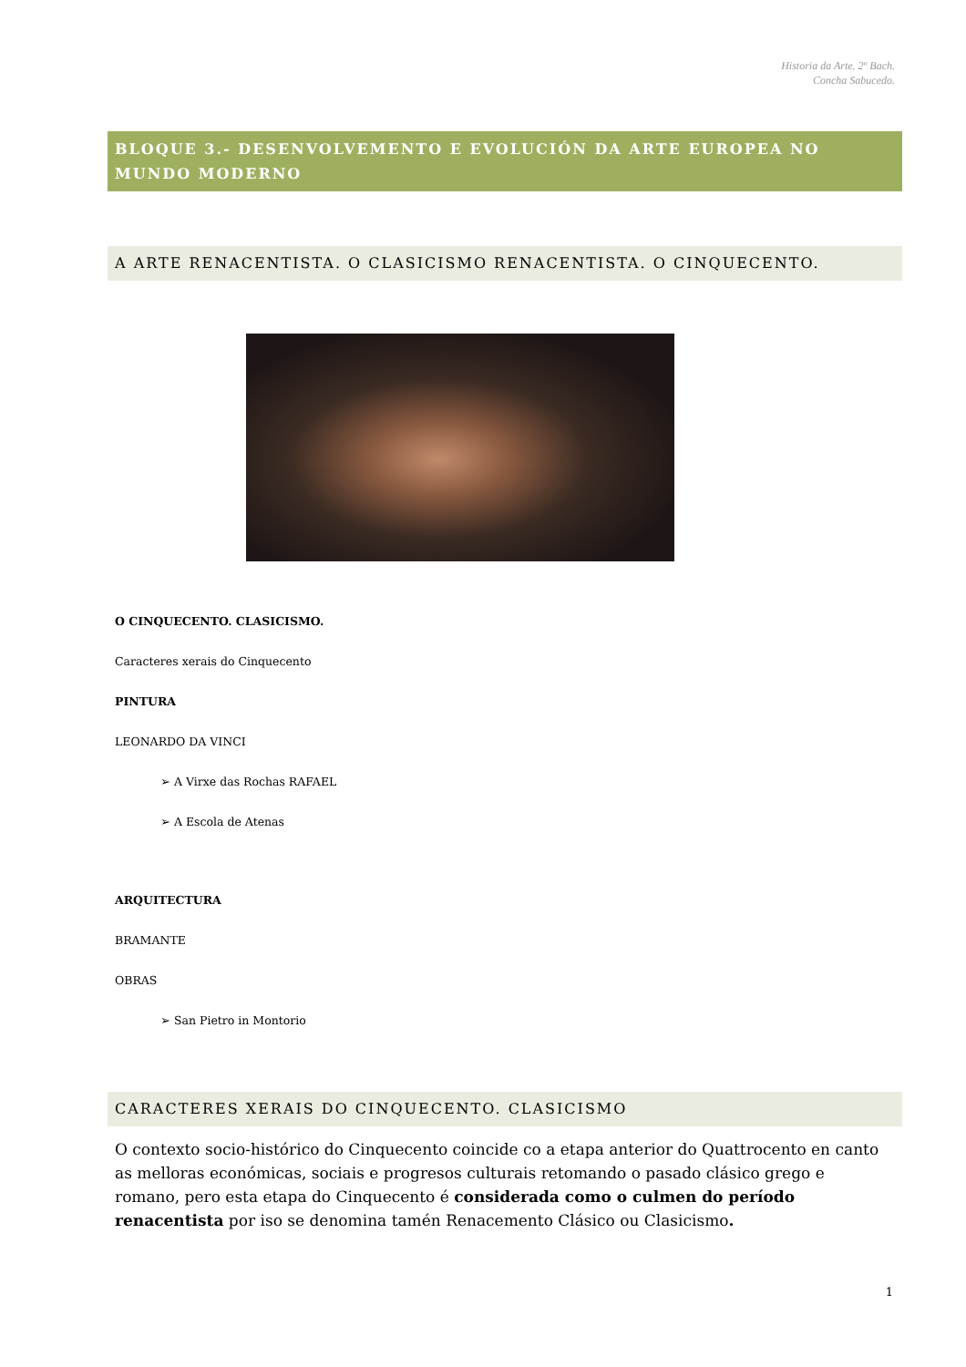Historia da Arte. 2º Bach.
Concha Sabucedo.
BLOQUE 3.- DESENVOLVEMENTO E EVOLUCIÓN DA ARTE EUROPEA NO MUNDO MODERNO
A ARTE RENACENTISTA. O CLASICISMO RENACENTISTA. O CINQUECENTO.
O CINQUECENTO. CLASICISMO.
Caracteres xerais do Cinquecento
PINTURA
LEONARDO DA VINCI
➢ A Virxe das Rochas RAFAEL
➢ A Escola de Atenas
ARQUITECTURA
BRAMANTE
OBRAS
➢ San Pietro in Montorio
CARACTERES XERAIS DO CINQUECENTO. CLASICISMO
O contexto socio-histórico do Cinquecento coincide co a etapa anterior do Quattrocento en canto as melloras económicas, sociais e progresos culturais retomando o pasado clásico grego e romano, pero esta etapa do Cinquecento é considerada como o culmen do período renacentista por iso se denomina tamén Renacemento Clásico ou Clasicismo.
1